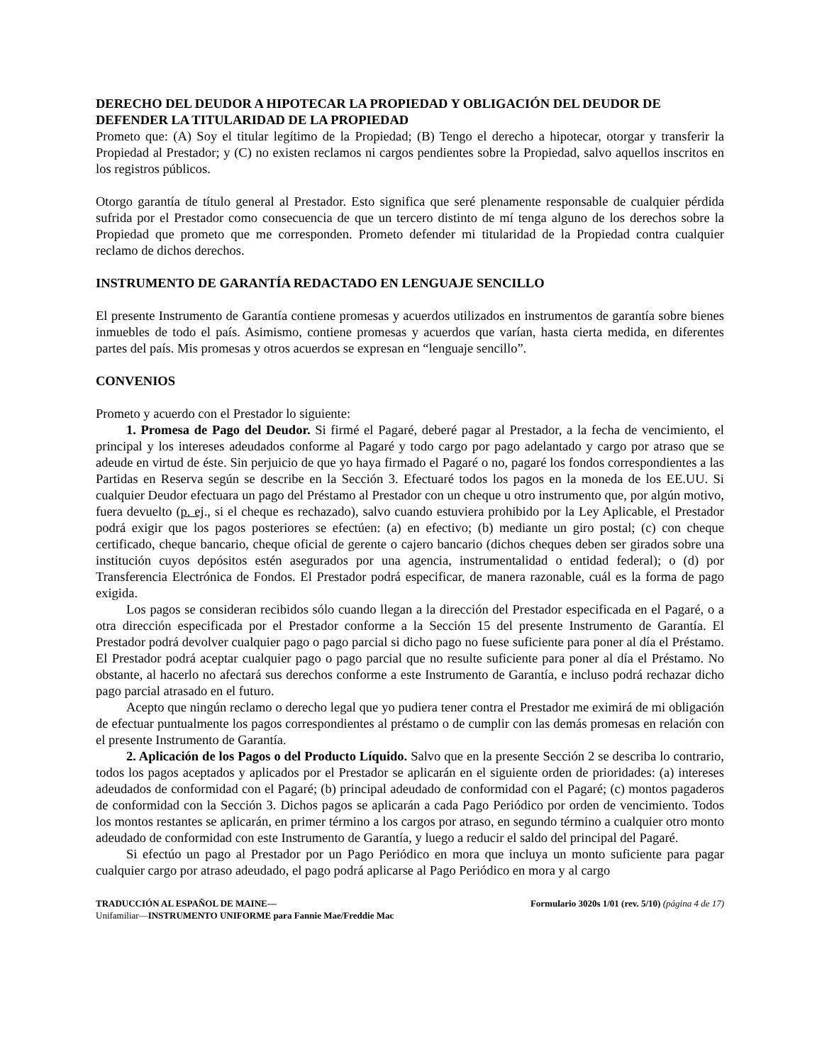DERECHO DEL DEUDOR A HIPOTECAR LA PROPIEDAD Y OBLIGACIÓN DEL DEUDOR DE DEFENDER LA TITULARIDAD DE LA PROPIEDAD
Prometo que: (A) Soy el titular legítimo de la Propiedad; (B) Tengo el derecho a hipotecar, otorgar y transferir la Propiedad al Prestador; y (C) no existen reclamos ni cargos pendientes sobre la Propiedad, salvo aquellos inscritos en los registros públicos.
Otorgo garantía de título general al Prestador. Esto significa que seré plenamente responsable de cualquier pérdida sufrida por el Prestador como consecuencia de que un tercero distinto de mí tenga alguno de los derechos sobre la Propiedad que prometo que me corresponden. Prometo defender mi titularidad de la Propiedad contra cualquier reclamo de dichos derechos.
INSTRUMENTO DE GARANTÍA REDACTADO EN LENGUAJE SENCILLO
El presente Instrumento de Garantía contiene promesas y acuerdos utilizados en instrumentos de garantía sobre bienes inmuebles de todo el país. Asimismo, contiene promesas y acuerdos que varían, hasta cierta medida, en diferentes partes del país. Mis promesas y otros acuerdos se expresan en “lenguaje sencillo”.
CONVENIOS
Prometo y acuerdo con el Prestador lo siguiente:
1. Promesa de Pago del Deudor. Si firmé el Pagaré, deberé pagar al Prestador, a la fecha de vencimiento, el principal y los intereses adeudados conforme al Pagaré y todo cargo por pago adelantado y cargo por atraso que se adeude en virtud de éste. Sin perjuicio de que yo haya firmado el Pagaré o no, pagaré los fondos correspondientes a las Partidas en Reserva según se describe en la Sección 3. Efectuaré todos los pagos en la moneda de los EE.UU. Si cualquier Deudor efectuara un pago del Préstamo al Prestador con un cheque u otro instrumento que, por algún motivo, fuera devuelto (p. ej., si el cheque es rechazado), salvo cuando estuviera prohibido por la Ley Aplicable, el Prestador podrá exigir que los pagos posteriores se efectúen: (a) en efectivo; (b) mediante un giro postal; (c) con cheque certificado, cheque bancario, cheque oficial de gerente o cajero bancario (dichos cheques deben ser girados sobre una institución cuyos depósitos estén asegurados por una agencia, instrumentalidad o entidad federal); o (d) por Transferencia Electrónica de Fondos. El Prestador podrá especificar, de manera razonable, cuál es la forma de pago exigida.
Los pagos se consideran recibidos sólo cuando llegan a la dirección del Prestador especificada en el Pagaré, o a otra dirección especificada por el Prestador conforme a la Sección 15 del presente Instrumento de Garantía. El Prestador podrá devolver cualquier pago o pago parcial si dicho pago no fuese suficiente para poner al día el Préstamo. El Prestador podrá aceptar cualquier pago o pago parcial que no resulte suficiente para poner al día el Préstamo. No obstante, al hacerlo no afectará sus derechos conforme a este Instrumento de Garantía, e incluso podrá rechazar dicho pago parcial atrasado en el futuro.
Acepto que ningún reclamo o derecho legal que yo pudiera tener contra el Prestador me eximirá de mi obligación de efectuar puntualmente los pagos correspondientes al préstamo o de cumplir con las demás promesas en relación con el presente Instrumento de Garantía.
2. Aplicación de los Pagos o del Producto Líquido. Salvo que en la presente Sección 2 se describa lo contrario, todos los pagos aceptados y aplicados por el Prestador se aplicarán en el siguiente orden de prioridades: (a) intereses adeudados de conformidad con el Pagaré; (b) principal adeudado de conformidad con el Pagaré; (c) montos pagaderos de conformidad con la Sección 3. Dichos pagos se aplicarán a cada Pago Periódico por orden de vencimiento. Todos los montos restantes se aplicarán, en primer término a los cargos por atraso, en segundo término a cualquier otro monto adeudado de conformidad con este Instrumento de Garantía, y luego a reducir el saldo del principal del Pagaré.
Si efectúo un pago al Prestador por un Pago Periódico en mora que incluya un monto suficiente para pagar cualquier cargo por atraso adeudado, el pago podrá aplicarse al Pago Periódico en mora y al cargo
TRADUCCIÓN AL ESPAÑOL DE MAINE—
Unifamiliar—INSTRUMENTO UNIFORME para Fannie Mae/Freddie Mac
Formulario 3020s 1/01 (rev. 5/10) (página 4 de 17)